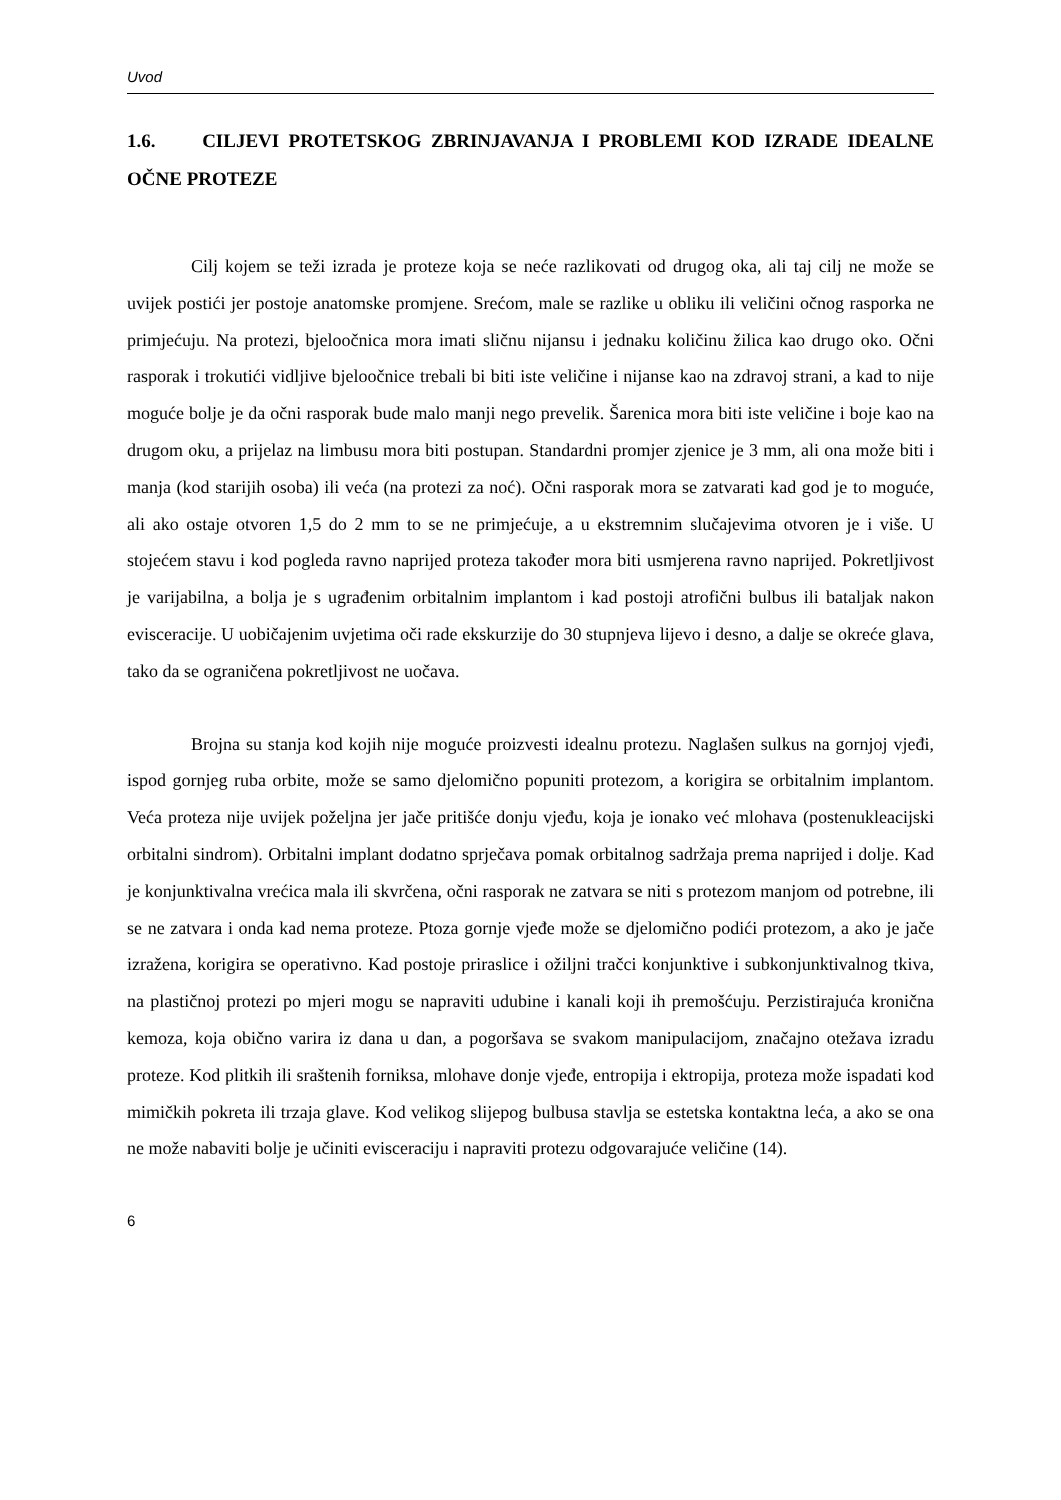Uvod
1.6. CILJEVI PROTETSKOG ZBRINJAVANJA I PROBLEMI KOD IZRADE IDEALNE OČNE PROTEZE
Cilj kojem se teži izrada je proteze koja se neće razlikovati od drugog oka, ali taj cilj ne može se uvijek postići jer postoje anatomske promjene. Srećom, male se razlike u obliku ili veličini očnog rasporka ne primjećuju. Na protezi, bjeloočnica mora imati sličnu nijansu i jednaku količinu žilica kao drugo oko. Očni rasporak i trokutići vidljive bjeloočnice trebali bi biti iste veličine i nijanse kao na zdravoj strani, a kad to nije moguće bolje je da očni rasporak bude malo manji nego prevelik. Šarenica mora biti iste veličine i boje kao na drugom oku, a prijelaz na limbusu mora biti postupan. Standardni promjer zjenice je 3 mm, ali ona može biti i manja (kod starijih osoba) ili veća (na protezi za noć). Očni rasporak mora se zatvarati kad god je to moguće, ali ako ostaje otvoren 1,5 do 2 mm to se ne primjećuje, a u ekstremnim slučajevima otvoren je i više. U stojećem stavu i kod pogleda ravno naprijed proteza također mora biti usmjerena ravno naprijed. Pokretljivost je varijabilna, a bolja je s ugrađenim orbitalnim implantom i kad postoji atrofični bulbus ili bataljak nakon evisceracije. U uobičajenim uvjetima oči rade ekskurzije do 30 stupnjeva lijevo i desno, a dalje se okreće glava, tako da se ograničena pokretljivost ne uočava.
Brojna su stanja kod kojih nije moguće proizvesti idealnu protezu. Naglašen sulkus na gornjoj vjeđi, ispod gornjeg ruba orbite, može se samo djelomično popuniti protezom, a korigira se orbitalnim implantom. Veća proteza nije uvijek poželjna jer jače pritišće donju vjeđu, koja je ionako već mlohava (postenukleacijski orbitalni sindrom). Orbitalni implant dodatno sprječava pomak orbitalnog sadržaja prema naprijed i dolje. Kad je konjunktivalna vrećica mala ili skvrčena, očni rasporak ne zatvara se niti s protezom manjom od potrebne, ili se ne zatvara i onda kad nema proteze. Ptoza gornje vjeđe može se djelomično podići protezom, a ako je jače izražena, korigira se operativno. Kad postoje priraslice i ožiljni tračci konjunktive i subkonjunktivalnog tkiva, na plastičnoj protezi po mjeri mogu se napraviti udubine i kanali koji ih premošćuju. Perzistirajuća kronična kemoza, koja obično varira iz dana u dan, a pogoršava se svakom manipulacijom, značajno otežava izradu proteze. Kod plitkih ili sraštenih forniksa, mlohave donje vjeđe, entropija i ektropija, proteza može ispadati kod mimičkih pokreta ili trzaja glave. Kod velikog slijepog bulbusa stavlja se estetska kontaktna leća, a ako se ona ne može nabaviti bolje je učiniti evisceraciju i napraviti protezu odgovarajuće veličine (14).
6